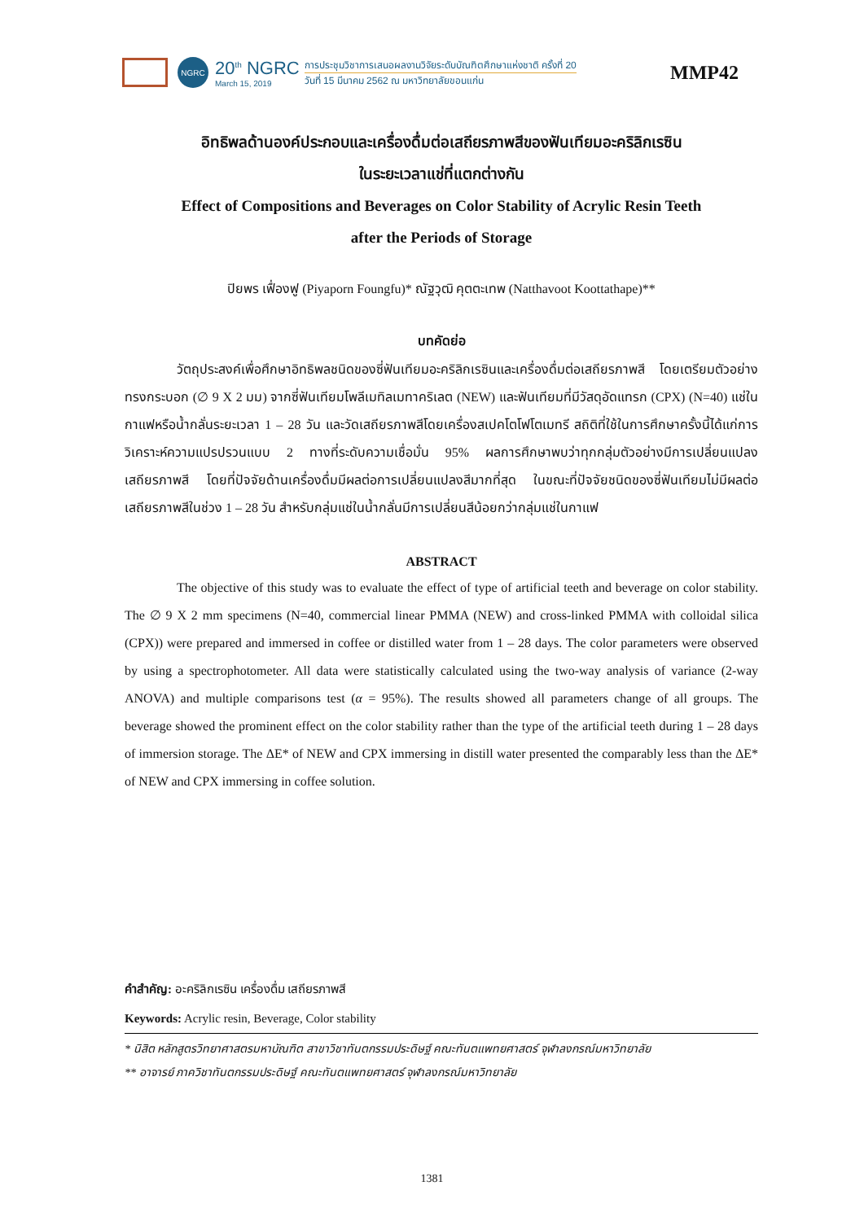NGRC
20<sup>th</sup> NGRC
March 15, 2019
การประชุมวิชาการเสนอผลงานวิจัยระดับบัณฑิตศึกษาแห่งชาติ ครั้งที่ 20
วันที่ 15 มีนาคม 2562 ณ มหาวิทยาลัยขอนแก่น
MMP42
อิทธิพลด้านองค์ประกอบและเครื่องดื่มต่อเสถียรภาพสีของฟันเทียมอะคริลิกเรซิน
ในระยะเวลาแช่ที่แตกต่างกัน
Effect of Compositions and Beverages on Color Stability of Acrylic Resin Teeth
after the Periods of Storage
ปิยพร เฟื่องฟู (Piyaporn Foungfu)* ณัฐวุฒิ คุตตะเทพ (Natthavoot Koottathape)**
บทคัดย่อ
วัตถุประสงค์เพื่อศึกษาอิทธิพลชนิดของซี่ฟันเทียมอะคริลิกเรซินและเครื่องดื่มต่อเสถียรภาพสี โดยเตรียมตัวอย่างทรงกระบอก (∅ 9 X 2 มม) จากซี่ฟันเทียมโพลีเมทิลเมทาคริเลต (NEW) และฟันเทียมที่มีวัสดุอัดแทรก (CPX) (N=40) แช่ในกาแฟหรือน้ำกลั่นระยะเวลา 1 – 28 วัน และวัดเสถียรภาพสีโดยเครื่องสเปคโตโฟโตเมทรี สถิติที่ใช้ในการศึกษาครั้งนี้ได้แก่การวิเคราะห์ความแปรปรวนแบบ 2 ทางที่ระดับความเชื่อมั่น 95% ผลการศึกษาพบว่าทุกกลุ่มตัวอย่างมีการเปลี่ยนแปลงเสถียรภาพสี โดยที่ปัจจัยด้านเครื่องดื่มมีผลต่อการเปลี่ยนแปลงสีมากที่สุด ในขณะที่ปัจจัยชนิดของซี่ฟันเทียมไม่มีผลต่อเสถียรภาพสีในช่วง 1 – 28 วัน สำหรับกลุ่มแช่ในน้ำกลั่นมีการเปลี่ยนสีน้อยกว่ากลุ่มแช่ในกาแฟ
ABSTRACT
The objective of this study was to evaluate the effect of type of artificial teeth and beverage on color stability. The ∅ 9 X 2 mm specimens (N=40, commercial linear PMMA (NEW) and cross-linked PMMA with colloidal silica (CPX)) were prepared and immersed in coffee or distilled water from 1 – 28 days. The color parameters were observed by using a spectrophotometer. All data were statistically calculated using the two-way analysis of variance (2-way ANOVA) and multiple comparisons test (α = 95%). The results showed all parameters change of all groups. The beverage showed the prominent effect on the color stability rather than the type of the artificial teeth during 1 – 28 days of immersion storage. The ΔE* of NEW and CPX immersing in distill water presented the comparably less than the ΔE* of NEW and CPX immersing in coffee solution.
คำสำคัญ: อะคริลิกเรซิน เครื่องดื่ม เสถียรภาพสี
Keywords: Acrylic resin, Beverage, Color stability
* นิสิต หลักสูตรวิทยาศาสตรมหาบัณฑิต สาขาวิชาทันตกรรมประดิษฐ์ คณะทันตแพทยศาสตร์ จุฬาลงกรณ์มหาวิทยาลัย
** อาจารย์ ภาควิชาทันตกรรมประดิษฐ์ คณะทันตแพทยศาสตร์ จุฬาลงกรณ์มหาวิทยาลัย
1381